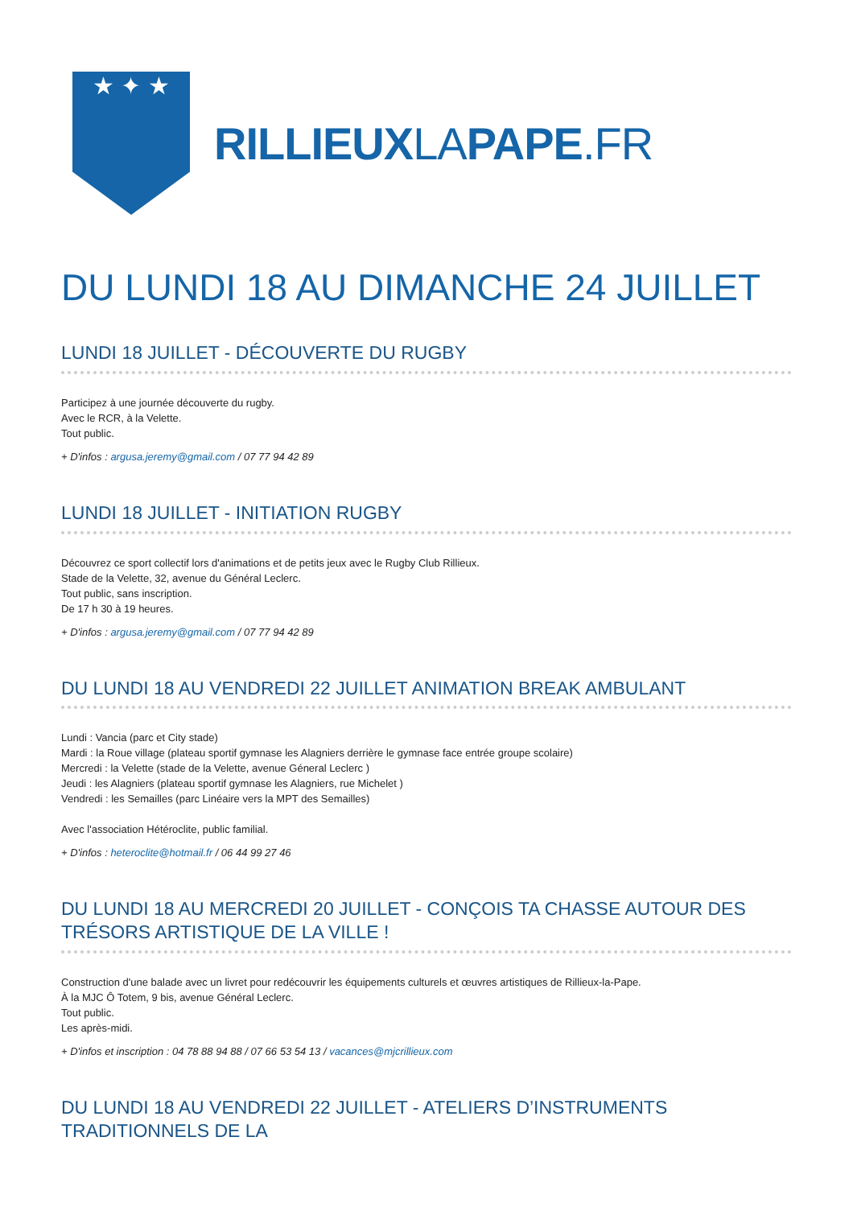★ ✦ ★
RILLIEUXLAPAPE.FR
DU LUNDI 18 AU DIMANCHE 24 JUILLET
LUNDI 18 JUILLET - DÉCOUVERTE DU RUGBY
Participez à une journée découverte du rugby.
Avec le RCR, à la Velette.
Tout public.
+ D'infos : argusa.jeremy@gmail.com / 07 77 94 42 89
LUNDI 18 JUILLET - INITIATION RUGBY
Découvrez ce sport collectif lors d'animations et de petits jeux avec le Rugby Club Rillieux.
Stade de la Velette, 32, avenue du Général Leclerc.
Tout public, sans inscription.
De 17 h 30 à 19 heures.
+ D'infos : argusa.jeremy@gmail.com / 07 77 94 42 89
DU LUNDI 18 AU VENDREDI 22 JUILLET ANIMATION BREAK AMBULANT
Lundi : Vancia (parc et City stade)
Mardi : la Roue village (plateau sportif gymnase les Alagniers derrière le gymnase face entrée groupe scolaire)
Mercredi : la Velette (stade de la Velette, avenue Géneral Leclerc )
Jeudi : les Alagniers (plateau sportif gymnase les Alagniers, rue Michelet )
Vendredi : les Semailles (parc Linéaire vers la MPT des Semailles)
Avec l'association Hétéroclite, public familial.
+ D'infos : heteroclite@hotmail.fr / 06 44 99 27 46
DU LUNDI 18 AU MERCREDI 20 JUILLET - CONÇOIS TA CHASSE AUTOUR DES TRÉSORS ARTISTIQUE DE LA VILLE !
Construction d'une balade avec un livret pour redécouvrir les équipements culturels et œuvres artistiques de Rillieux-la-Pape.
À la MJC Ô Totem, 9 bis, avenue Général Leclerc.
Tout public.
Les après-midi.
+ D'infos et inscription : 04 78 88 94 88 / 07 66 53 54 13 / vacances@mjcrillieux.com
DU LUNDI 18 AU VENDREDI 22 JUILLET - ATELIERS D’INSTRUMENTS TRADITIONNELS DE LA